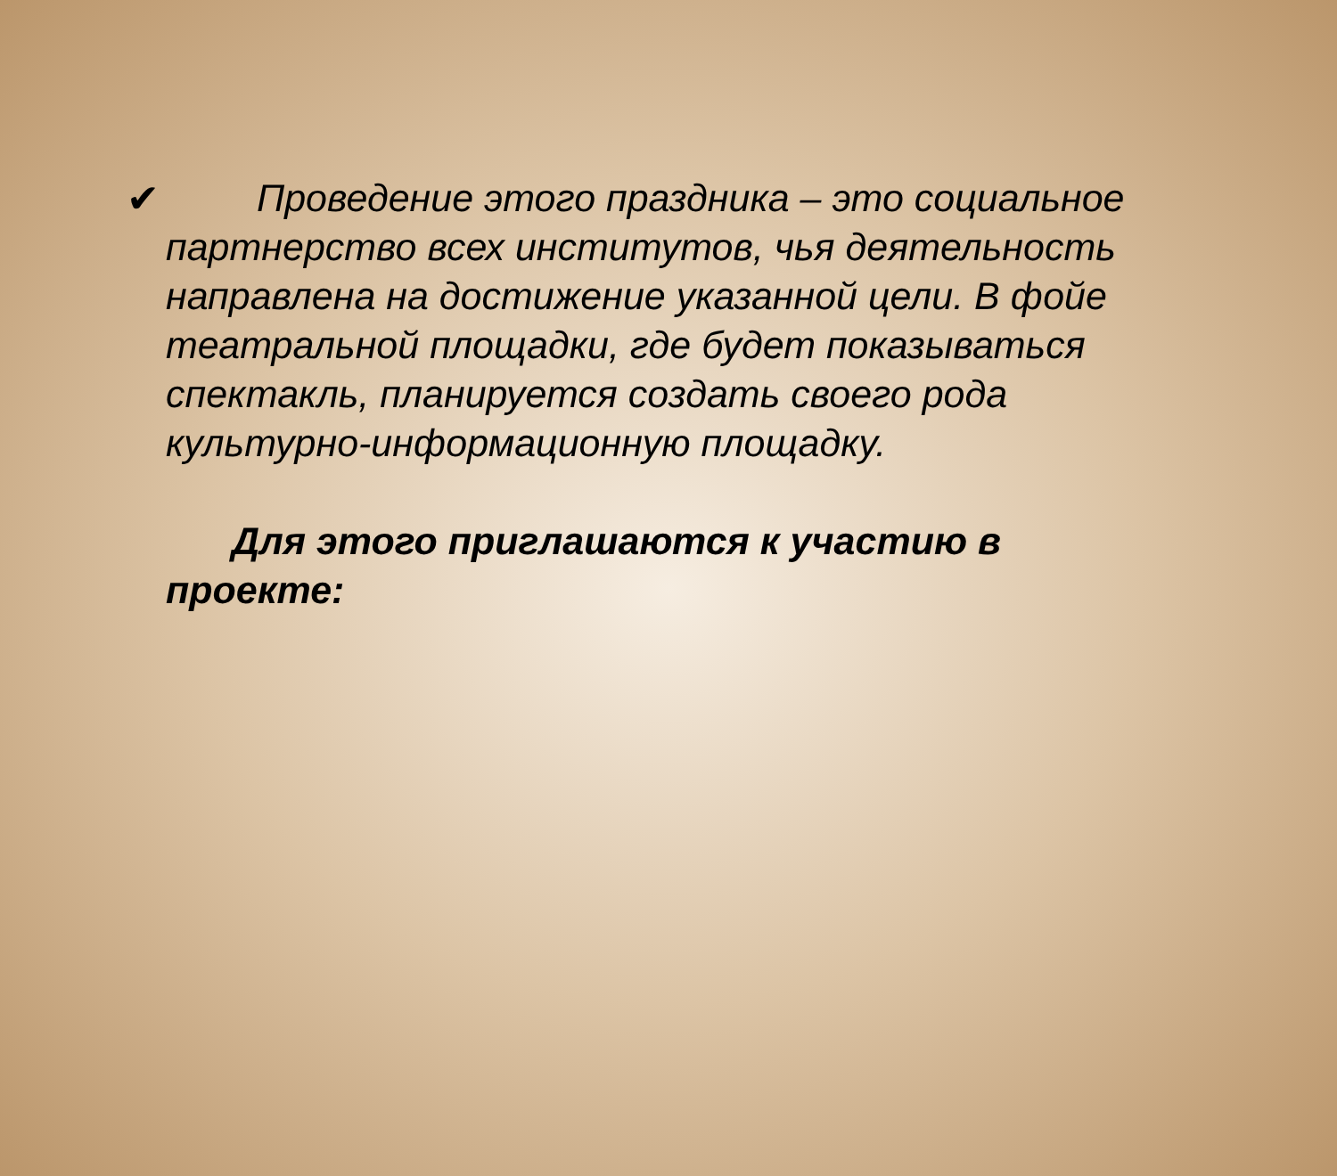✔
Проведение этого праздника – это социальное партнерство всех институтов, чья деятельность направлена на достижение указанной цели. В фойе театральной площадки, где будет показываться спектакль, планируется создать своего рода культурно-информационную площадку.
Для этого приглашаются к участию в проекте: